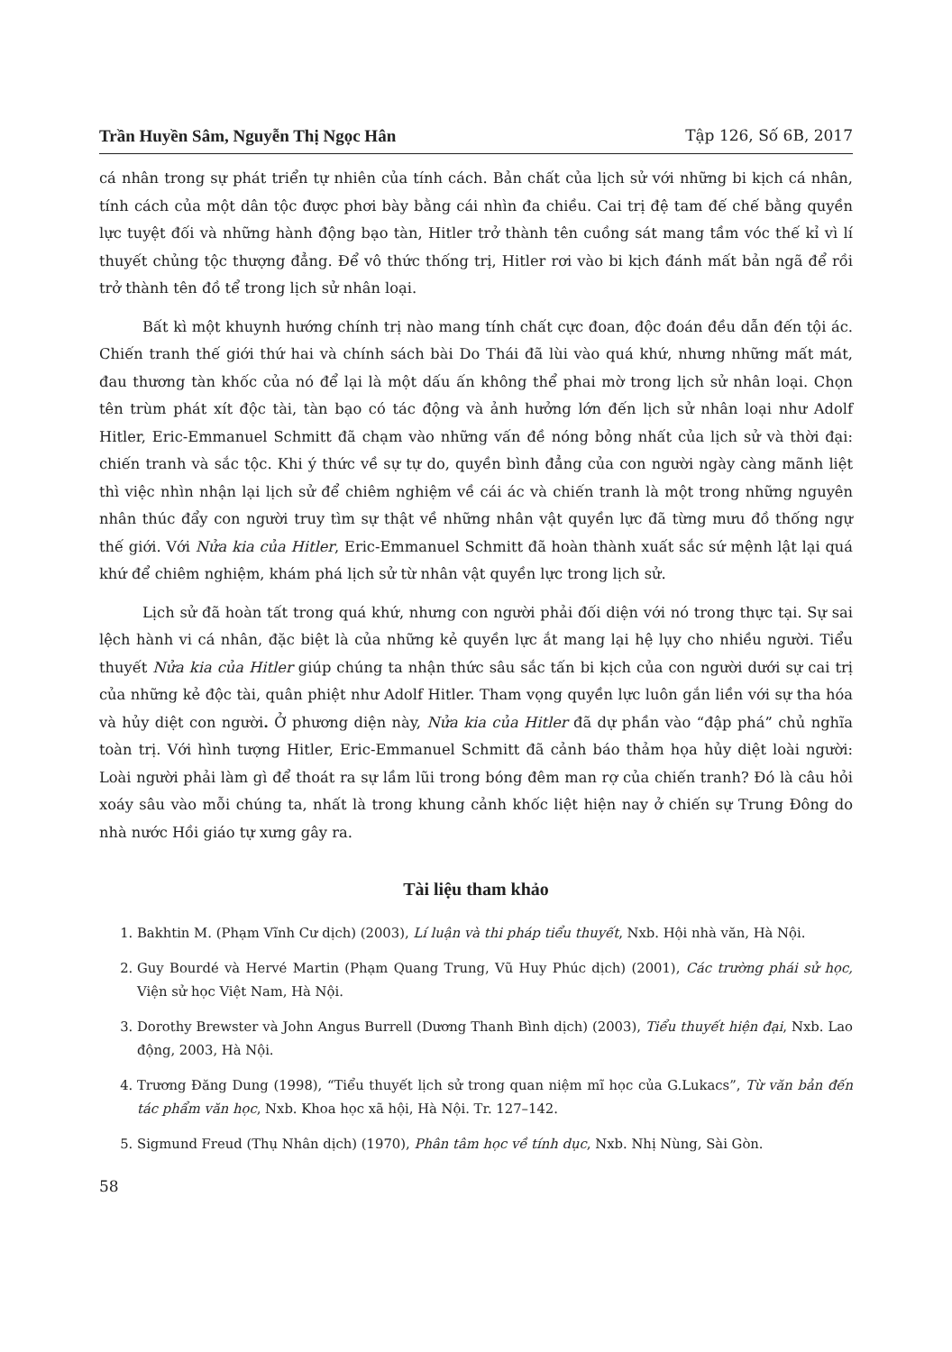Trần Huyền Sâm, Nguyễn Thị Ngọc Hân Tập 126, Số 6B, 2017
cá nhân trong sự phát triển tự nhiên của tính cách. Bản chất của lịch sử với những bi kịch cá nhân, tính cách của một dân tộc được phơi bày bằng cái nhìn đa chiều. Cai trị đệ tam đế chế bằng quyền lực tuyệt đối và những hành động bạo tàn, Hitler trở thành tên cuồng sát mang tầm vóc thế kỉ vì lí thuyết chủng tộc thượng đẳng. Để vô thức thống trị, Hitler rơi vào bi kịch đánh mất bản ngã để rồi trở thành tên đồ tể trong lịch sử nhân loại.
Bất kì một khuynh hướng chính trị nào mang tính chất cực đoan, độc đoán đều dẫn đến tội ác. Chiến tranh thế giới thứ hai và chính sách bài Do Thái đã lùi vào quá khứ, nhưng những mất mát, đau thương tàn khốc của nó để lại là một dấu ấn không thể phai mờ trong lịch sử nhân loại. Chọn tên trùm phát xít độc tài, tàn bạo có tác động và ảnh hưởng lớn đến lịch sử nhân loại như Adolf Hitler, Eric-Emmanuel Schmitt đã chạm vào những vấn đề nóng bỏng nhất của lịch sử và thời đại: chiến tranh và sắc tộc. Khi ý thức về sự tự do, quyền bình đẳng của con người ngày càng mãnh liệt thì việc nhìn nhận lại lịch sử để chiêm nghiệm về cái ác và chiến tranh là một trong những nguyên nhân thúc đẩy con người truy tìm sự thật về những nhân vật quyền lực đã từng mưu đồ thống ngự thế giới. Với Nửa kia của Hitler, Eric-Emmanuel Schmitt đã hoàn thành xuất sắc sứ mệnh lật lại quá khứ để chiêm nghiệm, khám phá lịch sử từ nhân vật quyền lực trong lịch sử.
Lịch sử đã hoàn tất trong quá khứ, nhưng con người phải đối diện với nó trong thực tại. Sự sai lệch hành vi cá nhân, đặc biệt là của những kẻ quyền lực ắt mang lại hệ lụy cho nhiều người. Tiểu thuyết Nửa kia của Hitler giúp chúng ta nhận thức sâu sắc tấn bi kịch của con người dưới sự cai trị của những kẻ độc tài, quân phiệt như Adolf Hitler. Tham vọng quyền lực luôn gắn liền với sự tha hóa và hủy diệt con người. Ở phương diện này, Nửa kia của Hitler đã dự phần vào “đập phá” chủ nghĩa toàn trị. Với hình tượng Hitler, Eric-Emmanuel Schmitt đã cảnh báo thảm họa hủy diệt loài người: Loài người phải làm gì để thoát ra sự lầm lũi trong bóng đêm man rợ của chiến tranh? Đó là câu hỏi xoáy sâu vào mỗi chúng ta, nhất là trong khung cảnh khốc liệt hiện nay ở chiến sự Trung Đông do nhà nước Hồi giáo tự xưng gây ra.
Tài liệu tham khảo
1. Bakhtin M. (Phạm Vĩnh Cư dịch) (2003), Lí luận và thi pháp tiểu thuyết, Nxb. Hội nhà văn, Hà Nội.
2. Guy Bourdé và Hervé Martin (Phạm Quang Trung, Vũ Huy Phúc dịch) (2001), Các trường phái sử học, Viện sử học Việt Nam, Hà Nội.
3. Dorothy Brewster và John Angus Burrell (Dương Thanh Bình dịch) (2003), Tiểu thuyết hiện đại, Nxb. Lao động, 2003, Hà Nội.
4. Trương Đăng Dung (1998), “Tiểu thuyết lịch sử trong quan niệm mĩ học của G.Lukacs”, Từ văn bản đến tác phẩm văn học, Nxb. Khoa học xã hội, Hà Nội. Tr. 127–142.
5. Sigmund Freud (Thụ Nhân dịch) (1970), Phân tâm học về tính dục, Nxb. Nhị Nùng, Sài Gòn.
58